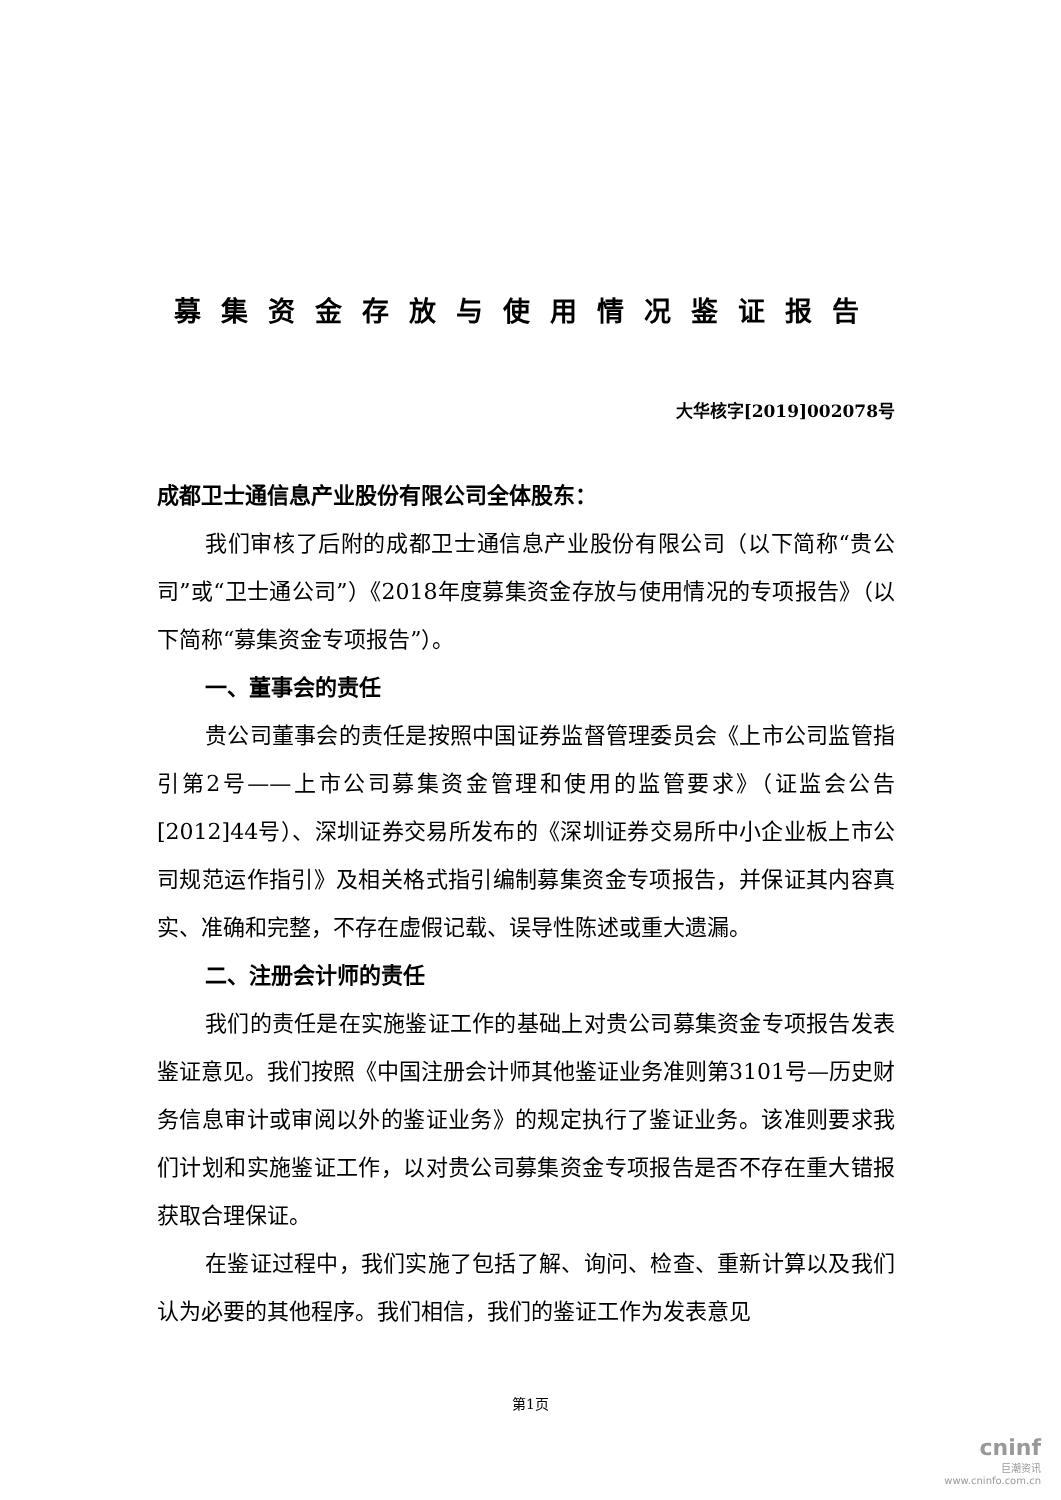募集资金存放与使用情况鉴证报告
大华核字[2019]002078号
成都卫士通信息产业股份有限公司全体股东：
我们审核了后附的成都卫士通信息产业股份有限公司（以下简称“贵公司”或“卫士通公司”）《2018年度募集资金存放与使用情况的专项报告》（以下简称“募集资金专项报告”）。
一、董事会的责任
贵公司董事会的责任是按照中国证券监督管理委员会《上市公司监管指引第2号——上市公司募集资金管理和使用的监管要求》（证监会公告[2012]44号）、深圳证券交易所发布的《深圳证券交易所中小企业板上市公司规范运作指引》及相关格式指引编制募集资金专项报告，并保证其内容真实、准确和完整，不存在虚假记载、误导性陈述或重大遗漏。
二、注册会计师的责任
我们的责任是在实施鉴证工作的基础上对贵公司募集资金专项报告发表鉴证意见。我们按照《中国注册会计师其他鉴证业务准则第3101号—历史财务信息审计或审阅以外的鉴证业务》的规定执行了鉴证业务。该准则要求我们计划和实施鉴证工作，以对贵公司募集资金专项报告是否不存在重大错报获取合理保证。
在鉴证过程中，我们实施了包括了解、询问、检查、重新计算以及我们认为必要的其他程序。我们相信，我们的鉴证工作为发表意见
第1页
cninf
巨潮资讯
www.cninfo.com.cn